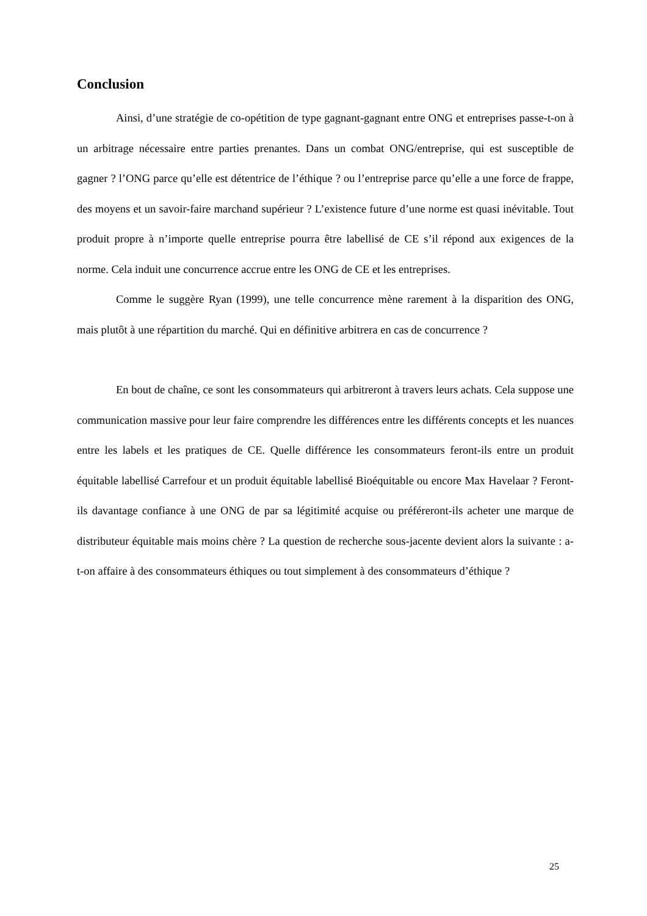Conclusion
Ainsi, d’une stratégie de co-opétition de type gagnant-gagnant entre ONG et entreprises passe-t-on à un arbitrage nécessaire entre parties prenantes. Dans un combat ONG/entreprise, qui est susceptible de gagner ? l’ONG parce qu’elle est détentrice de l’éthique ? ou l’entreprise parce qu’elle a une force de frappe, des moyens et un savoir-faire marchand supérieur ? L’existence future d’une norme est quasi inévitable. Tout produit propre à n’importe quelle entreprise pourra être labellisé de CE s’il répond aux exigences de la norme. Cela induit une concurrence accrue entre les ONG de CE et les entreprises.
Comme le suggère Ryan (1999), une telle concurrence mène rarement à la disparition des ONG, mais plutôt à une répartition du marché. Qui en définitive arbitrera en cas de concurrence ?
En bout de chaîne, ce sont les consommateurs qui arbitreront à travers leurs achats. Cela suppose une communication massive pour leur faire comprendre les différences entre les différents concepts et les nuances entre les labels et les pratiques de CE. Quelle différence les consommateurs feront-ils entre un produit équitable labellisé Carrefour et un produit équitable labellisé Bioéquitable ou encore Max Havelaar ? Feront-ils davantage confiance à une ONG de par sa légitimité acquise ou préféreront-ils acheter une marque de distributeur équitable mais moins chère ? La question de recherche sous-jacente devient alors la suivante : a-t-on affaire à des consommateurs éthiques ou tout simplement à des consommateurs d’éthique ?
25